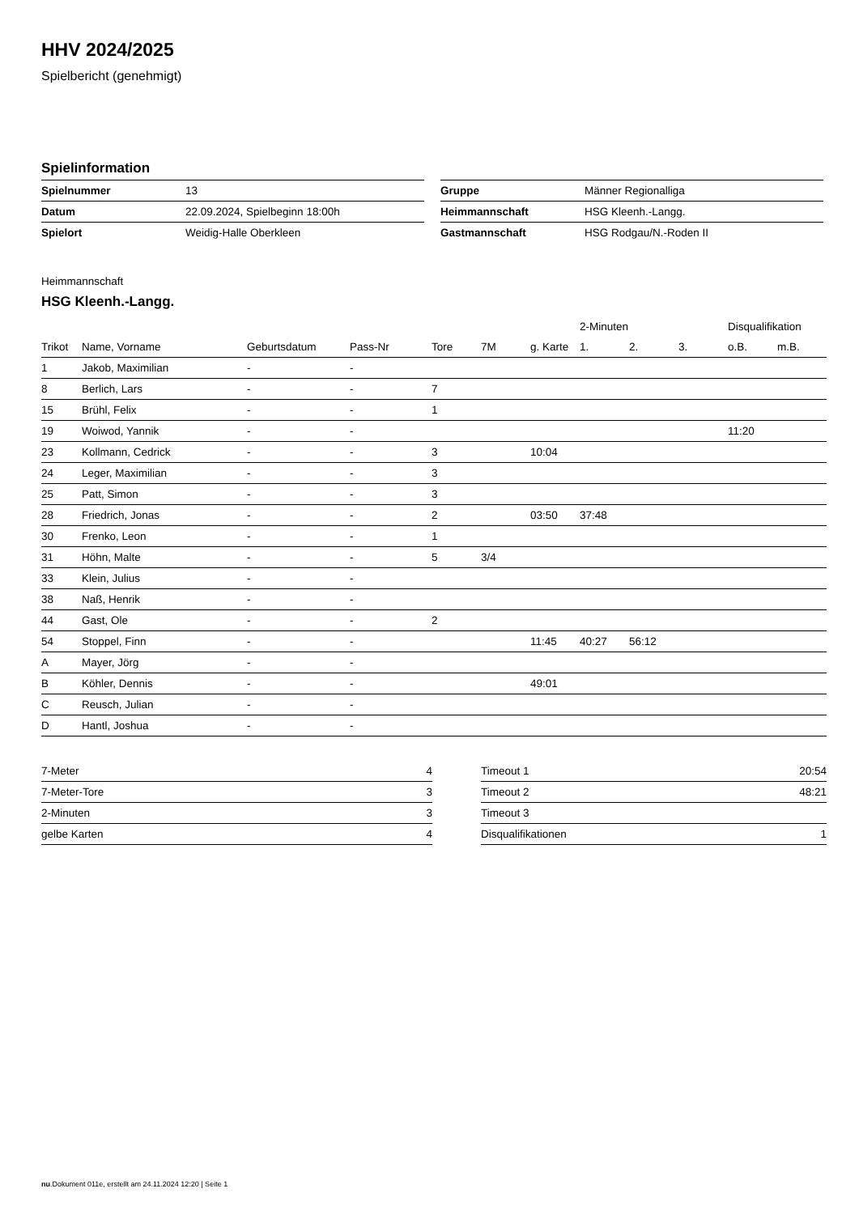HHV 2024/2025
Spielbericht (genehmigt)
Spielinformation
| Spielnummer | 13 |
| Datum | 22.09.2024, Spielbeginn 18:00h |
| Spielort | Weidig-Halle Oberkleen |
| Gruppe | Männer Regionalliga |
| Heimmannschaft | HSG Kleenh.-Langg. |
| Gastmannschaft | HSG Rodgau/N.-Roden II |
Heimmannschaft
HSG Kleenh.-Langg.
| | | | | | | | 2-Minuten | | | Disqualifikation | |
| --- | --- | --- | --- | --- | --- | --- | --- | --- | --- | --- | --- |
| Trikot | Name, Vorname | Geburtsdatum | Pass-Nr | Tore | 7M | g. Karte | 1. | 2. | 3. | o.B. | m.B. |
| 1 | Jakob, Maximilian | - | - | | | | | | | | |
| 8 | Berlich, Lars | - | - | 7 | | | | | | | |
| 15 | Brühl, Felix | - | - | 1 | | | | | | | |
| 19 | Woiwod, Yannik | - | - | | | | | | | 11:20 | |
| 23 | Kollmann, Cedrick | - | - | 3 | | 10:04 | | | | | |
| 24 | Leger, Maximilian | - | - | 3 | | | | | | | |
| 25 | Patt, Simon | - | - | 3 | | | | | | | |
| 28 | Friedrich, Jonas | - | - | 2 | | 03:50 | 37:48 | | | | |
| 30 | Frenko, Leon | - | - | 1 | | | | | | | |
| 31 | Höhn, Malte | - | - | 5 | 3/4 | | | | | | |
| 33 | Klein, Julius | - | - | | | | | | | | |
| 38 | Naß, Henrik | - | - | | | | | | | | |
| 44 | Gast, Ole | - | - | 2 | | | | | | | |
| 54 | Stoppel, Finn | - | - | | | 11:45 | 40:27 | 56:12 | | | |
| A | Mayer, Jörg | - | - | | | | | | | | |
| B | Köhler, Dennis | - | - | | | 49:01 | | | | | |
| C | Reusch, Julian | - | - | | | | | | | | |
| D | Hantl, Joshua | - | - | | | | | | | | |
| 7-Meter | 4 |
| 7-Meter-Tore | 3 |
| 2-Minuten | 3 |
| gelbe Karten | 4 |
| Timeout 1 | 20:54 |
| Timeout 2 | 48:21 |
| Timeout 3 | |
| Disqualifikationen | 1 |
nu.Dokument 011e, erstellt am 24.11.2024 12:20 | Seite 1